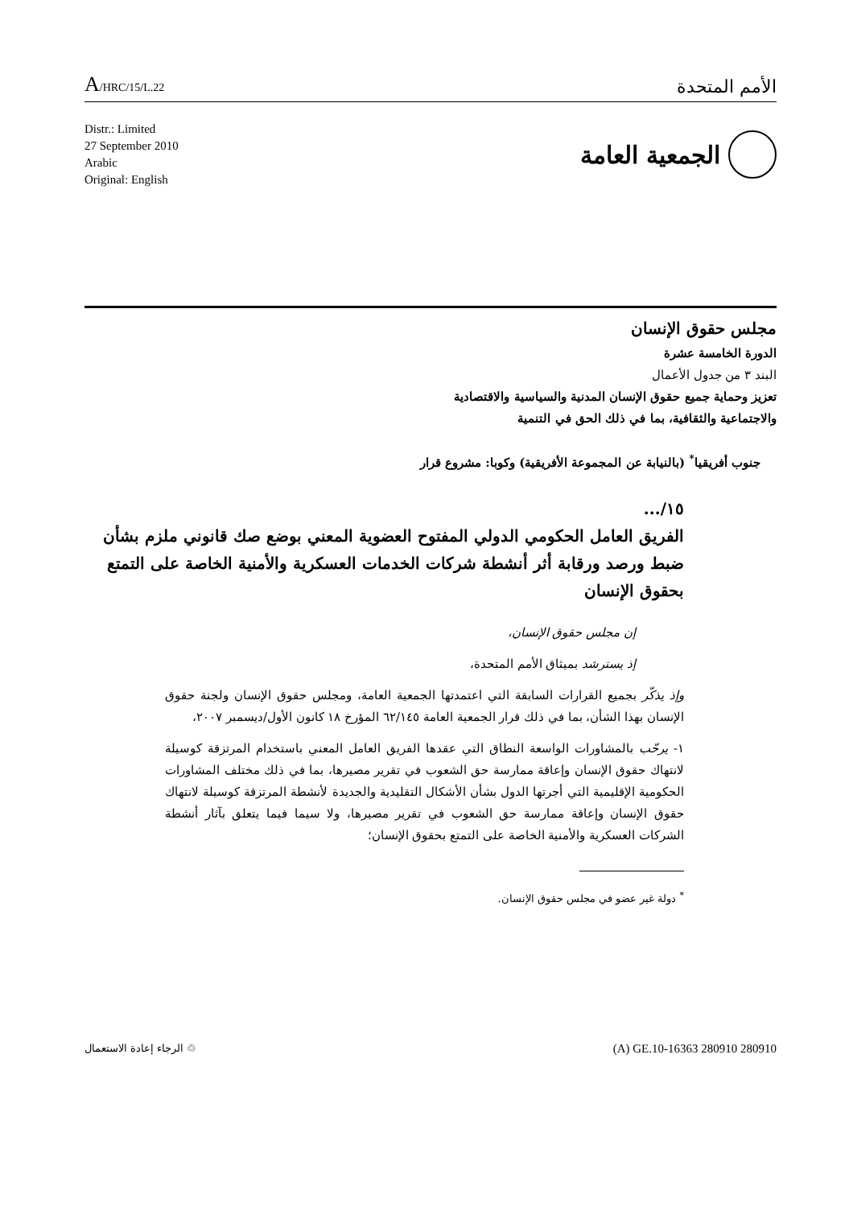A/HRC/15/L.22
الأمم المتحدة
Distr.: Limited
27 September 2010
Arabic
Original: English
الجمعية العامة
مجلس حقوق الإنسان
الدورة الخامسة عشرة
البند ٣ من جدول الأعمال
تعزيز وحماية جميع حقوق الإنسان المدنية والسياسية والاقتصادية
والاجتماعية والثقافية، بما في ذلك الحق في التنمية
جنوب أفريقيا<sup>*</sup> (بالنيابة عن المجموعة الأفريقية) وكوبا: مشروع قرار
١٥/...
الفريق العامل الحكومي الدولي المفتوح العضوية المعني بوضع صك قانوني ملزم بشأن ضبط ورصد ورقابة أثر أنشطة شركات الخدمات العسكرية والأمنية الخاصة على التمتع بحقوق الإنسان
إن مجلس حقوق الإنسان،
إذ يسترشد بميثاق الأمم المتحدة،
وإذ يذكّر بجميع القرارات السابقة التي اعتمدتها الجمعية العامة، ومجلس حقوق الإنسان ولجنة حقوق الإنسان بهذا الشأن، بما في ذلك قرار الجمعية العامة ٦٢/١٤٥ المؤرخ ١٨ كانون الأول/ديسمبر ٢٠٠٧،
١- يرحّب بالمشاورات الواسعة النطاق التي عقدها الفريق العامل المعني باستخدام المرتزقة كوسيلة لانتهاك حقوق الإنسان وإعاقة ممارسة حق الشعوب في تقرير مصيرها، بما في ذلك مختلف المشاورات الحكومية الإقليمية التي أجرتها الدول بشأن الأشكال التقليدية والجديدة لأنشطة المرتزقة كوسيلة لانتهاك حقوق الإنسان وإعاقة ممارسة حق الشعوب في تقرير مصيرها، ولا سيما فيما يتعلق بآثار أنشطة الشركات العسكرية والأمنية الخاصة على التمتع بحقوق الإنسان؛
<sup>*</sup> دولة غير عضو في مجلس حقوق الإنسان.
الرجاء إعادة الاستعمال ♲
(A) GE.10-16363 280910 280910